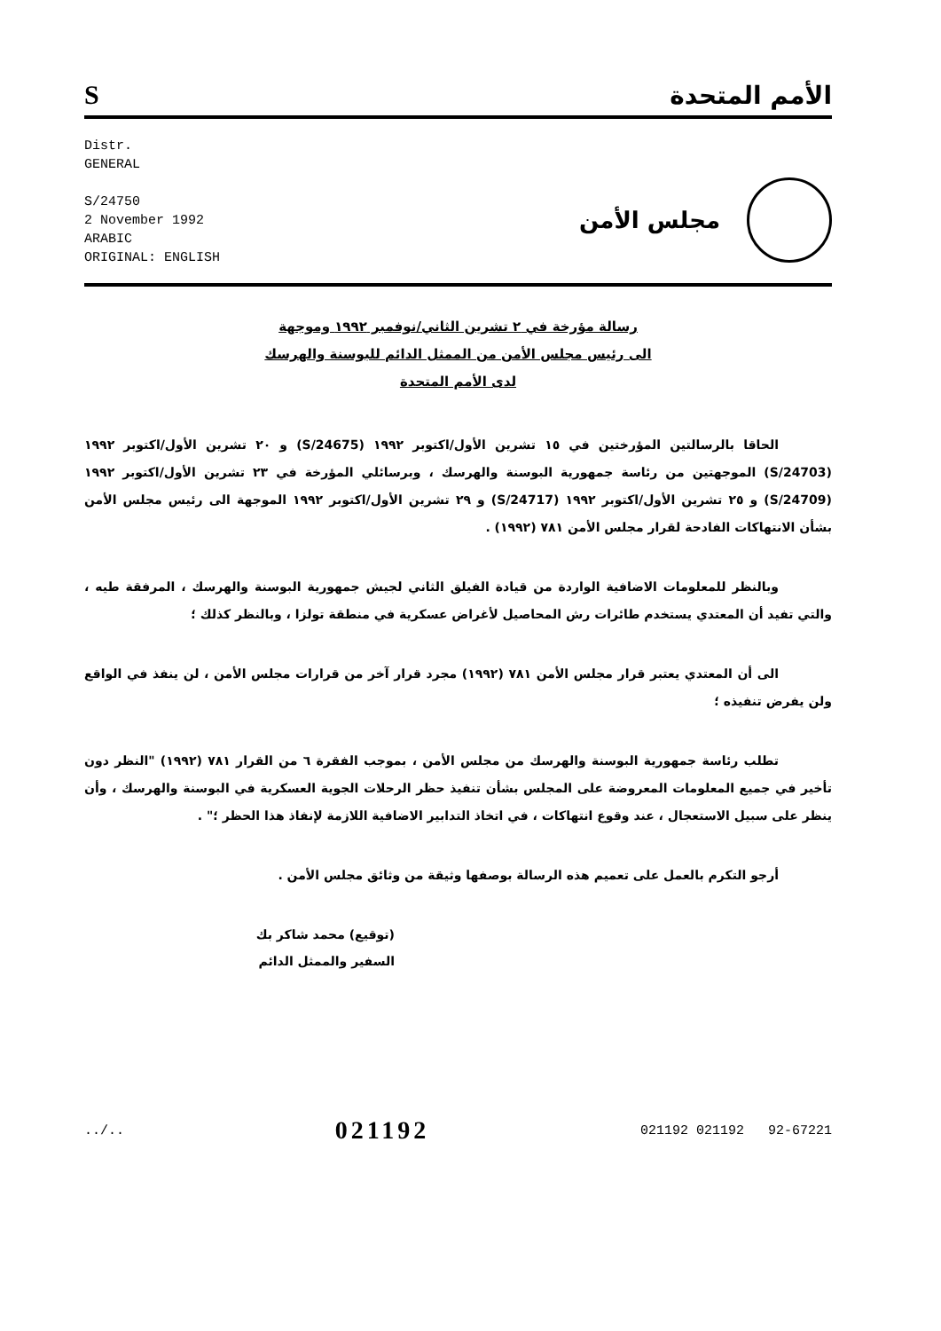Sالأمم المتحدة
Distr.
GENERAL
S/24750
2 November 1992
ARABIC
ORIGINAL: ENGLISH
مجلس الأمن
رسالة مؤرخة في ٢ تشرين الثاني/نوفمبر ١٩٩٢ وموجهة
الى رئيس مجلس الأمن من الممثل الدائم للبوسنة والهرسك
لدى الأمم المتحدة
الحاقا بالرسالتين المؤرختين في ١٥ تشرين الأول/اكتوبر ١٩٩٢ (S/24675) و ٢٠ تشرين الأول/اكتوبر ١٩٩٢ (S/24703) الموجهتين من رئاسة جمهورية البوسنة والهرسك ، وبرسائلي المؤرخة في ٢٣ تشرين الأول/اكتوبر ١٩٩٢ (S/24709) و ٢٥ تشرين الأول/اكتوبر ١٩٩٢ (S/24717) و ٢٩ تشرين الأول/اكتوبر ١٩٩٢ الموجهة الى رئيس مجلس الأمن بشأن الانتهاكات الفادحة لقرار مجلس الأمن ٧٨١ (١٩٩٢) .
وبالنظر للمعلومات الاضافية الواردة من قيادة الفيلق الثاني لجيش جمهورية البوسنة والهرسك ، المرفقة طيه ، والتي تفيد أن المعتدي يستخدم طائرات رش المحاصيل لأغراض عسكرية في منطقة تولزا ، وبالنظر كذلك ؛
الى أن المعتدي يعتبر قرار مجلس الأمن ٧٨١ (١٩٩٢) مجرد قرار آخر من قرارات مجلس الأمن ، لن ينفذ في الواقع ولن يفرض تنفيذه ؛
تطلب رئاسة جمهورية البوسنة والهرسك من مجلس الأمن ، بموجب الفقرة ٦ من القرار ٧٨١ (١٩٩٢) "النظر دون تأخير في جميع المعلومات المعروضة على المجلس بشأن تنفيذ حظر الرحلات الجوية العسكرية في البوسنة والهرسك ، وأن ينظر على سبيل الاستعجال ، عند وقوع انتهاكات ، في اتخاذ التدابير الاضافية اللازمة لإنفاذ هذا الحظر ؛" .
أرجو التكرم بالعمل على تعميم هذه الرسالة بوصفها وثيقة من وثائق مجلس الأمن .
(توقيع) محمد شاكر بك
السفير والممثل الدائم
../.. 021192 021192 021192 92-67221